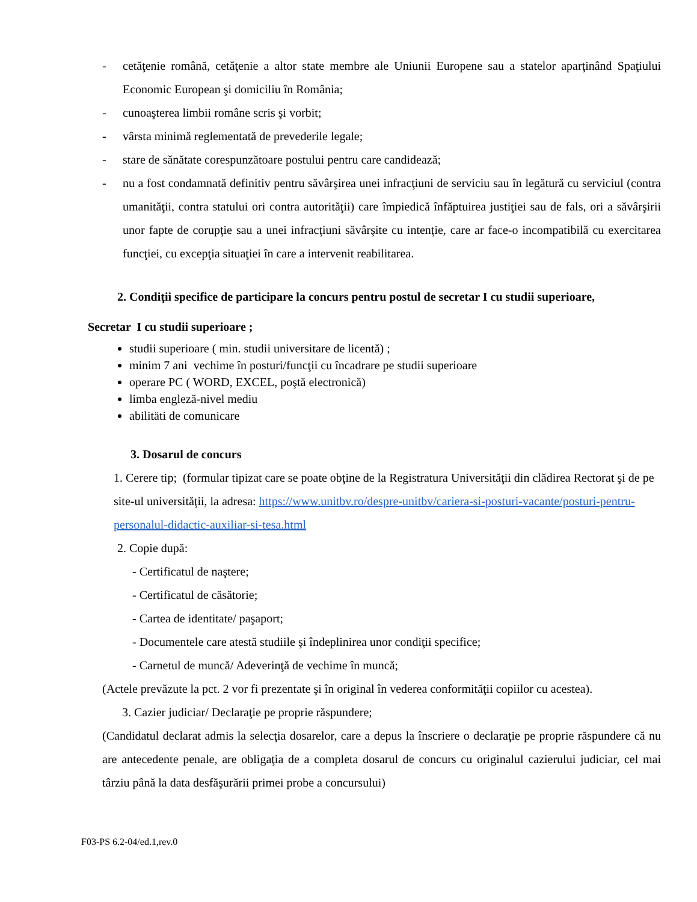- cetăţenie română, cetăţenie a altor state membre ale Uniunii Europene sau a statelor aparţinând Spaţiului Economic European şi domiciliu în România;
- cunoaşterea limbii române scris şi vorbit;
- vârsta minimă reglementată de prevederile legale;
- stare de sănătate corespunzătoare postului pentru care candidează;
- nu a fost condamnată definitiv pentru săvârşirea unei infracţiuni de serviciu sau în legătură cu serviciul (contra umanităţii, contra statului ori contra autorităţii) care împiedică înfăptuirea justiţiei sau de fals, ori a săvârşirii unor fapte de corupţie sau a unei infracţiuni săvârşite cu intenţie, care ar face-o incompatibilă cu exercitarea funcţiei, cu excepţia situaţiei în care a intervenit reabilitarea.
2. Condiţii specifice de participare la concurs pentru postul de secretar I cu studii superioare,
Secretar I cu studii superioare ;
studii superioare ( min. studii universitare de licentă) ;
minim 7 ani vechime în posturi/funcţii cu încadrare pe studii superioare
operare PC ( WORD, EXCEL, poştă electronică)
limba engleză-nivel mediu
abilitäti de comunicare
3. Dosarul de concurs
1. Cerere tip; (formular tipizat care se poate obţine de la Registratura Universităţii din clădirea Rectorat şi de pe site-ul universităţii, la adresa: https://www.unitbv.ro/despre-unitbv/cariera-si-posturi-vacante/posturi-pentru-personalul-didactic-auxiliar-si-tesa.html
2. Copie după:
- Certificatul de naştere;
- Certificatul de căsătorie;
- Cartea de identitate/ paşaport;
- Documentele care atestă studiile şi îndeplinirea unor condiţii specifice;
- Carnetul de muncă/ Adeverinţă de vechime în muncă;
(Actele prevăzute la pct. 2 vor fi prezentate şi în original în vederea conformităţii copiilor cu acestea).
3. Cazier judiciar/ Declaraţie pe proprie răspundere;
(Candidatul declarat admis la selecţia dosarelor, care a depus la înscriere o declaraţie pe proprie răspundere că nu are antecedente penale, are obligaţia de a completa dosarul de concurs cu originalul cazierului judiciar, cel mai târziu până la data desfăşurării primei probe a concursului)
F03-PS 6.2-04/ed.1,rev.0